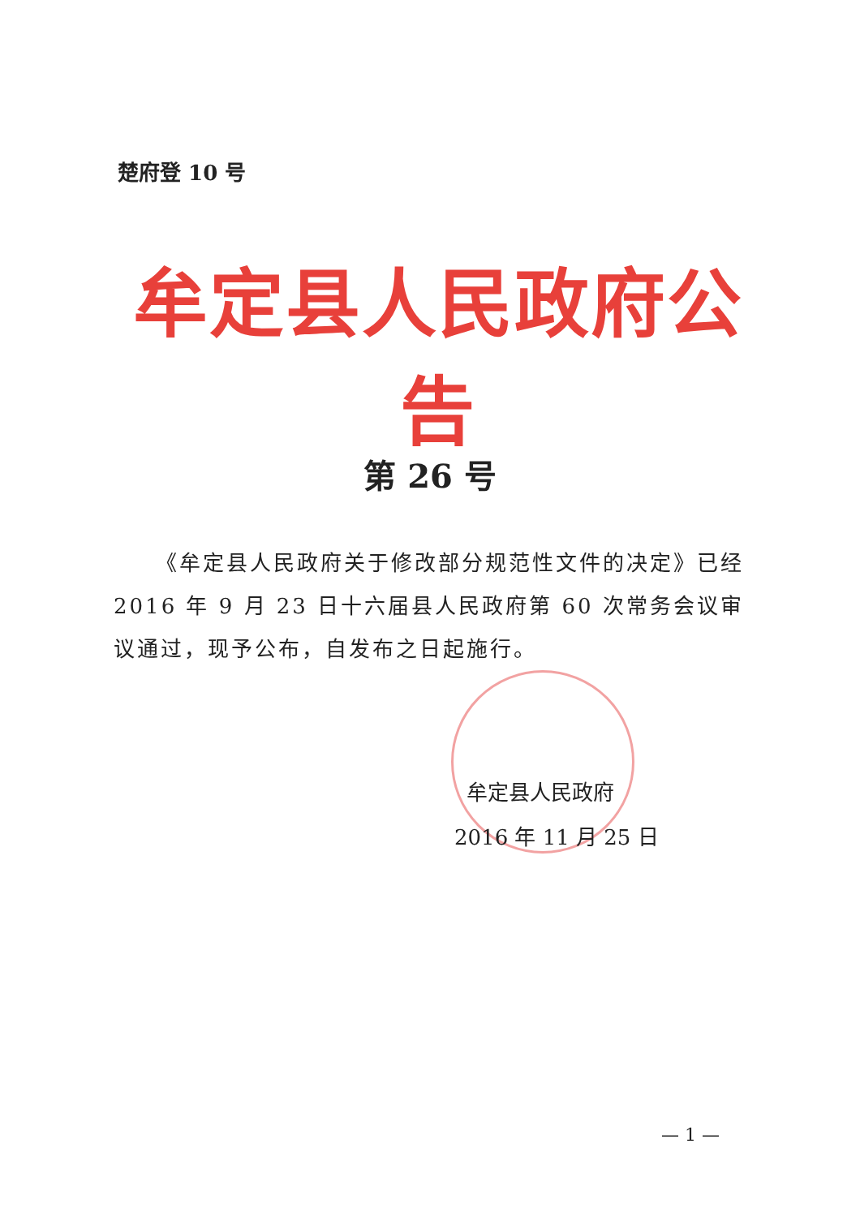楚府登 10 号
牟定县人民政府公告
第 26 号
《牟定县人民政府关于修改部分规范性文件的决定》已经 2016 年 9 月 23 日十六届县人民政府第 60 次常务会议审议通过，现予公布，自发布之日起施行。
牟定县人民政府
2016 年 11 月 25 日
— 1 —